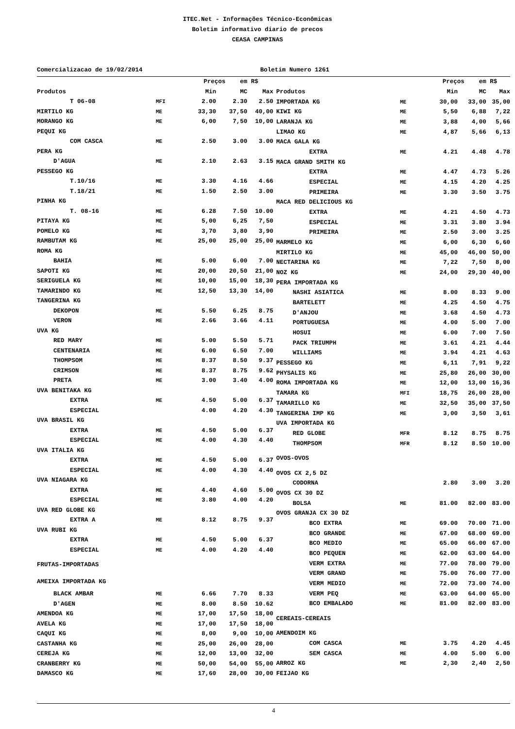ITEC.Net - Informações Técnico-Econômicas
Boletim informativo diario de precos
CEASA CAMPINAS
Comercializacao de 19/02/2014 Boletim Numero 1261
| | | Preços em | | R$ |
| --- | --- | --- | --- | --- |
| Produtos | | Min | MC | Max |
| T 06-08 | MFI | 2.00 | 2.30 | 2.50 |
| MIRTILO KG | ME | 33,30 | 37,50 | 40,00 |
| MORANGO KG | ME | 6,00 | 7,50 | 10,00 |
| PEQUI KG | | | | |
| COM CASCA | ME | 2.50 | 3.00 | 3.00 |
| PERA KG | | | | |
| D'AGUA | ME | 2.10 | 2.63 | 3.15 |
| PESSEGO KG | | | | |
| T.10/16 | ME | 3.30 | 4.16 | 4.66 |
| T.18/21 | ME | 1.50 | 2.50 | 3.00 |
| PINHA KG | | | | |
| T. 08-16 | ME | 6.28 | 7.50 | 10.00 |
| PITAYA KG | ME | 5,00 | 6,25 | 7,50 |
| POMELO KG | ME | 3,70 | 3,80 | 3,90 |
| RAMBUTAM KG | ME | 25,00 | 25,00 | 25,00 |
| ROMA KG | | | | |
| BAHIA | ME | 5.00 | 6.00 | 7.00 |
| SAPOTI KG | ME | 20,00 | 20,50 | 21,00 |
| SERIGUELA KG | ME | 10,00 | 15,00 | 18,30 |
| TAMARINDO KG | ME | 12,50 | 13,30 | 14,00 |
| TANGERINA KG | | | | |
| DEKOPON | ME | 5.50 | 6.25 | 8.75 |
| VERON | ME | 2.66 | 3.66 | 4.11 |
| UVA KG | | | | |
| RED MARY | ME | 5.00 | 5.50 | 5.71 |
| CENTENARIA | ME | 6.00 | 6.50 | 7.00 |
| THOMPSOM | ME | 8.37 | 8.50 | 9.37 |
| CRIMSON | ME | 8.37 | 8.75 | 9.62 |
| PRETA | ME | 3.00 | 3.40 | 4.00 |
| UVA BENITAKA KG | | | | |
| EXTRA | ME | 4.50 | 5.00 | 6.37 |
| ESPECIAL | | 4.00 | 4.20 | 4.30 |
| UVA BRASIL KG | | | | |
| EXTRA | ME | 4.50 | 5.00 | 6.37 |
| ESPECIAL | ME | 4.00 | 4.30 | 4.40 |
| UVA ITALIA KG | | | | |
| EXTRA | ME | 4.50 | 5.00 | 6.37 |
| ESPECIAL | ME | 4.00 | 4.30 | 4.40 |
| UVA NIAGARA KG | | | | |
| EXTRA | ME | 4.40 | 4.60 | 5.00 |
| ESPECIAL | ME | 3.80 | 4.00 | 4.20 |
| UVA RED GLOBE KG | | | | |
| EXTRA A | ME | 8.12 | 8.75 | 9.37 |
| UVA RUBI KG | | | | |
| EXTRA | ME | 4.50 | 5.00 | 6.37 |
| ESPECIAL | ME | 4.00 | 4.20 | 4.40 |
| FRUTAS-IMPORTADAS | | | | |
| AMEIXA IMPORTADA KG | | | | |
| BLACK AMBAR | ME | 6.66 | 7.70 | 8.33 |
| D'AGEN | ME | 8.00 | 8.50 | 10.62 |
| AMENDOA KG | ME | 17,00 | 17,50 | 18,00 |
| AVELA KG | ME | 17,00 | 17,50 | 18,00 |
| CAQUI KG | ME | 8,00 | 9,00 | 10,00 |
| CASTANHA KG | ME | 25,00 | 26,00 | 28,00 |
| CEREJA KG | ME | 12,00 | 13,00 | 32,00 |
| CRANBERRY KG | ME | 50,00 | 54,00 | 55,00 |
| DAMASCO KG | ME | 17,60 | 28,00 | 30,00 |
| | | Preços em | | R$ |
| --- | --- | --- | --- | --- |
| Produtos | | Min | MC | Max |
| IMPORTADA KG | ME | 30,00 | 33,00 | 35,00 |
| KIWI KG | ME | 5,50 | 6,88 | 7,22 |
| LARANJA KG | ME | 3,88 | 4,00 | 5,66 |
| LIMAO KG | ME | 4,87 | 5,66 | 6,13 |
| MACA GALA KG | | | | |
| EXTRA | ME | 4.21 | 4.48 | 4.78 |
| MACA GRAND SMITH KG | | | | |
| EXTRA | ME | 4.47 | 4.73 | 5.26 |
| ESPECIAL | ME | 4.15 | 4.20 | 4.25 |
| PRIMEIRA | ME | 3.30 | 3.50 | 3.75 |
| MACA RED DELICIOUS KG | | | | |
| EXTRA | ME | 4.21 | 4.50 | 4.73 |
| ESPECIAL | ME | 3.31 | 3.80 | 3.94 |
| PRIMEIRA | ME | 2.50 | 3.00 | 3.25 |
| MARMELO KG | ME | 6,00 | 6,30 | 6,60 |
| MIRTILO KG | ME | 45,00 | 46,00 | 50,00 |
| NECTARINA KG | ME | 7,22 | 7,50 | 8,00 |
| NOZ KG | ME | 24,00 | 29,30 | 40,00 |
| PERA IMPORTADA KG | | | | |
| NASHI ASIATICA | ME | 8.00 | 8.33 | 9.00 |
| BARTELETT | ME | 4.25 | 4.50 | 4.75 |
| D'ANJOU | ME | 3.68 | 4.50 | 4.73 |
| PORTUGUESA | ME | 4.00 | 5.00 | 7.00 |
| HOSUI | ME | 6.00 | 7.00 | 7.50 |
| PACK TRIUMPH | ME | 3.61 | 4.21 | 4.44 |
| WILLIAMS | ME | 3.94 | 4.21 | 4.63 |
| PESSEGO KG | ME | 6,11 | 7,91 | 9,22 |
| PHYSALIS KG | ME | 25,80 | 26,00 | 30,00 |
| ROMA IMPORTADA KG | ME | 12,00 | 13,00 | 16,36 |
| TAMARA KG | MFI | 18,75 | 26,00 | 28,00 |
| TAMARILLO KG | ME | 32,50 | 35,00 | 37,50 |
| TANGERINA IMP KG | ME | 3,00 | 3,50 | 3,61 |
| UVA IMPORTADA KG | | | | |
| RED GLOBE | MFR | 8.12 | 8.75 | 8.75 |
| THOMPSOM | MFR | 8.12 | 8.50 | 10.00 |
| OVOS-OVOS | | | | |
| OVOS CX 2,5 DZ | | | | |
| CODORNA | | 2.80 | 3.00 | 3.20 |
| OVOS CX 30 DZ | | | | |
| BOLSA | ME | 81.00 | 82.00 | 83.00 |
| OVOS GRANJA CX 30 DZ | | | | |
| BCO EXTRA | ME | 69.00 | 70.00 | 71.00 |
| BCO GRANDE | ME | 67.00 | 68.00 | 69.00 |
| BCO MEDIO | ME | 65.00 | 66.00 | 67.00 |
| BCO PEQUEN | ME | 62.00 | 63.00 | 64.00 |
| VERM EXTRA | ME | 77.00 | 78.00 | 79.00 |
| VERM GRAND | ME | 75.00 | 76.00 | 77.00 |
| VERM MEDIO | ME | 72.00 | 73.00 | 74.00 |
| VERM PEQ | ME | 63.00 | 64.00 | 65.00 |
| BCO EMBALADO | ME | 81.00 | 82.00 | 83.00 |
| CEREAIS-CEREAIS | | | | |
| AMENDOIM KG | | | | |
| COM CASCA | ME | 3.75 | 4.20 | 4.45 |
| SEM CASCA | ME | 4.00 | 5.00 | 6.00 |
| ARROZ KG | ME | 2,30 | 2,40 | 2,50 |
| FEIJAO KG | | | | |
4